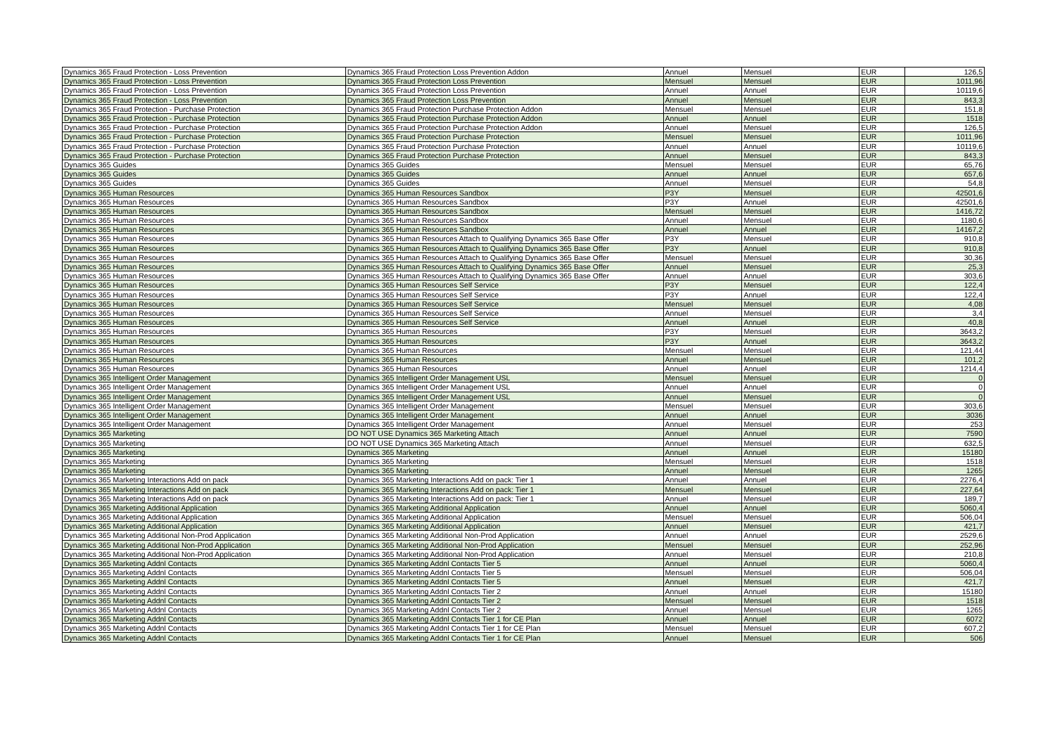| Dynamics 365 Fraud Protection - Loss Prevention | Dynamics 365 Fraud Protection Loss Prevention Addon | Annuel | Mensuel | EUR | 126,5 |
| Dynamics 365 Fraud Protection - Loss Prevention | Dynamics 365 Fraud Protection Loss Prevention | Mensuel | Mensuel | EUR | 1011,96 |
| Dynamics 365 Fraud Protection - Loss Prevention | Dynamics 365 Fraud Protection Loss Prevention | Annuel | Annuel | EUR | 10119,6 |
| Dynamics 365 Fraud Protection - Loss Prevention | Dynamics 365 Fraud Protection Loss Prevention | Annuel | Mensuel | EUR | 843,3 |
| Dynamics 365 Fraud Protection - Purchase Protection | Dynamics 365 Fraud Protection Purchase Protection Addon | Mensuel | Mensuel | EUR | 151,8 |
| Dynamics 365 Fraud Protection - Purchase Protection | Dynamics 365 Fraud Protection Purchase Protection Addon | Annuel | Annuel | EUR | 1518 |
| Dynamics 365 Fraud Protection - Purchase Protection | Dynamics 365 Fraud Protection Purchase Protection Addon | Annuel | Mensuel | EUR | 126,5 |
| Dynamics 365 Fraud Protection - Purchase Protection | Dynamics 365 Fraud Protection Purchase Protection | Mensuel | Mensuel | EUR | 1011,96 |
| Dynamics 365 Fraud Protection - Purchase Protection | Dynamics 365 Fraud Protection Purchase Protection | Annuel | Annuel | EUR | 10119,6 |
| Dynamics 365 Fraud Protection - Purchase Protection | Dynamics 365 Fraud Protection Purchase Protection | Annuel | Mensuel | EUR | 843,3 |
| Dynamics 365 Guides | Dynamics 365 Guides | Mensuel | Mensuel | EUR | 65,76 |
| Dynamics 365 Guides | Dynamics 365 Guides | Annuel | Annuel | EUR | 657,6 |
| Dynamics 365 Guides | Dynamics 365 Guides | Annuel | Mensuel | EUR | 54,8 |
| Dynamics 365 Human Resources | Dynamics 365 Human Resources Sandbox | P3Y | Mensuel | EUR | 42501,6 |
| Dynamics 365 Human Resources | Dynamics 365 Human Resources Sandbox | P3Y | Annuel | EUR | 42501,6 |
| Dynamics 365 Human Resources | Dynamics 365 Human Resources Sandbox | Mensuel | Mensuel | EUR | 1416,72 |
| Dynamics 365 Human Resources | Dynamics 365 Human Resources Sandbox | Annuel | Mensuel | EUR | 1180,6 |
| Dynamics 365 Human Resources | Dynamics 365 Human Resources Sandbox | Annuel | Annuel | EUR | 14167,2 |
| Dynamics 365 Human Resources | Dynamics 365 Human Resources Attach to Qualifying Dynamics 365 Base Offer | P3Y | Mensuel | EUR | 910,8 |
| Dynamics 365 Human Resources | Dynamics 365 Human Resources Attach to Qualifying Dynamics 365 Base Offer | P3Y | Annuel | EUR | 910,8 |
| Dynamics 365 Human Resources | Dynamics 365 Human Resources Attach to Qualifying Dynamics 365 Base Offer | Mensuel | Mensuel | EUR | 30,36 |
| Dynamics 365 Human Resources | Dynamics 365 Human Resources Attach to Qualifying Dynamics 365 Base Offer | Annuel | Mensuel | EUR | 25,3 |
| Dynamics 365 Human Resources | Dynamics 365 Human Resources Attach to Qualifying Dynamics 365 Base Offer | Annuel | Annuel | EUR | 303,6 |
| Dynamics 365 Human Resources | Dynamics 365 Human Resources Self Service | P3Y | Mensuel | EUR | 122,4 |
| Dynamics 365 Human Resources | Dynamics 365 Human Resources Self Service | P3Y | Annuel | EUR | 122,4 |
| Dynamics 365 Human Resources | Dynamics 365 Human Resources Self Service | Mensuel | Mensuel | EUR | 4,08 |
| Dynamics 365 Human Resources | Dynamics 365 Human Resources Self Service | Annuel | Mensuel | EUR | 3,4 |
| Dynamics 365 Human Resources | Dynamics 365 Human Resources Self Service | Annuel | Annuel | EUR | 40,8 |
| Dynamics 365 Human Resources | Dynamics 365 Human Resources | P3Y | Mensuel | EUR | 3643,2 |
| Dynamics 365 Human Resources | Dynamics 365 Human Resources | P3Y | Annuel | EUR | 3643,2 |
| Dynamics 365 Human Resources | Dynamics 365 Human Resources | Mensuel | Mensuel | EUR | 121,44 |
| Dynamics 365 Human Resources | Dynamics 365 Human Resources | Annuel | Mensuel | EUR | 101,2 |
| Dynamics 365 Human Resources | Dynamics 365 Human Resources | Annuel | Annuel | EUR | 1214,4 |
| Dynamics 365 Intelligent Order Management | Dynamics 365 Intelligent Order Management USL | Mensuel | Mensuel | EUR | 0 |
| Dynamics 365 Intelligent Order Management | Dynamics 365 Intelligent Order Management USL | Annuel | Annuel | EUR | 0 |
| Dynamics 365 Intelligent Order Management | Dynamics 365 Intelligent Order Management USL | Annuel | Mensuel | EUR | 0 |
| Dynamics 365 Intelligent Order Management | Dynamics 365 Intelligent Order Management | Mensuel | Mensuel | EUR | 303,6 |
| Dynamics 365 Intelligent Order Management | Dynamics 365 Intelligent Order Management | Annuel | Annuel | EUR | 3036 |
| Dynamics 365 Intelligent Order Management | Dynamics 365 Intelligent Order Management | Annuel | Mensuel | EUR | 253 |
| Dynamics 365 Marketing | DO NOT USE Dynamics 365 Marketing Attach | Annuel | Annuel | EUR | 7590 |
| Dynamics 365 Marketing | DO NOT USE Dynamics 365 Marketing Attach | Annuel | Mensuel | EUR | 632,5 |
| Dynamics 365 Marketing | Dynamics 365 Marketing | Annuel | Annuel | EUR | 15180 |
| Dynamics 365 Marketing | Dynamics 365 Marketing | Mensuel | Mensuel | EUR | 1518 |
| Dynamics 365 Marketing | Dynamics 365 Marketing | Annuel | Mensuel | EUR | 1265 |
| Dynamics 365 Marketing Interactions Add on pack | Dynamics 365 Marketing Interactions Add on pack: Tier 1 | Annuel | Annuel | EUR | 2276,4 |
| Dynamics 365 Marketing Interactions Add on pack | Dynamics 365 Marketing Interactions Add on pack: Tier 1 | Mensuel | Mensuel | EUR | 227,64 |
| Dynamics 365 Marketing Interactions Add on pack | Dynamics 365 Marketing Interactions Add on pack: Tier 1 | Annuel | Mensuel | EUR | 189,7 |
| Dynamics 365 Marketing Additional Application | Dynamics 365 Marketing Additional Application | Annuel | Annuel | EUR | 5060,4 |
| Dynamics 365 Marketing Additional Application | Dynamics 365 Marketing Additional Application | Mensuel | Mensuel | EUR | 506,04 |
| Dynamics 365 Marketing Additional Application | Dynamics 365 Marketing Additional Application | Annuel | Mensuel | EUR | 421,7 |
| Dynamics 365 Marketing Additional Non-Prod Application | Dynamics 365 Marketing Additional Non-Prod Application | Annuel | Annuel | EUR | 2529,6 |
| Dynamics 365 Marketing Additional Non-Prod Application | Dynamics 365 Marketing Additional Non-Prod Application | Mensuel | Mensuel | EUR | 252,96 |
| Dynamics 365 Marketing Additional Non-Prod Application | Dynamics 365 Marketing Additional Non-Prod Application | Annuel | Mensuel | EUR | 210,8 |
| Dynamics 365 Marketing Addnl Contacts | Dynamics 365 Marketing Addnl Contacts Tier 5 | Annuel | Annuel | EUR | 5060,4 |
| Dynamics 365 Marketing Addnl Contacts | Dynamics 365 Marketing Addnl Contacts Tier 5 | Mensuel | Mensuel | EUR | 506,04 |
| Dynamics 365 Marketing Addnl Contacts | Dynamics 365 Marketing Addnl Contacts Tier 5 | Annuel | Mensuel | EUR | 421,7 |
| Dynamics 365 Marketing Addnl Contacts | Dynamics 365 Marketing Addnl Contacts Tier 2 | Annuel | Annuel | EUR | 15180 |
| Dynamics 365 Marketing Addnl Contacts | Dynamics 365 Marketing Addnl Contacts Tier 2 | Mensuel | Mensuel | EUR | 1518 |
| Dynamics 365 Marketing Addnl Contacts | Dynamics 365 Marketing Addnl Contacts Tier 2 | Annuel | Mensuel | EUR | 1265 |
| Dynamics 365 Marketing Addnl Contacts | Dynamics 365 Marketing Addnl Contacts Tier 1 for CE Plan | Annuel | Annuel | EUR | 6072 |
| Dynamics 365 Marketing Addnl Contacts | Dynamics 365 Marketing Addnl Contacts Tier 1 for CE Plan | Mensuel | Mensuel | EUR | 607,2 |
| Dynamics 365 Marketing Addnl Contacts | Dynamics 365 Marketing Addnl Contacts Tier 1 for CE Plan | Annuel | Mensuel | EUR | 506 |